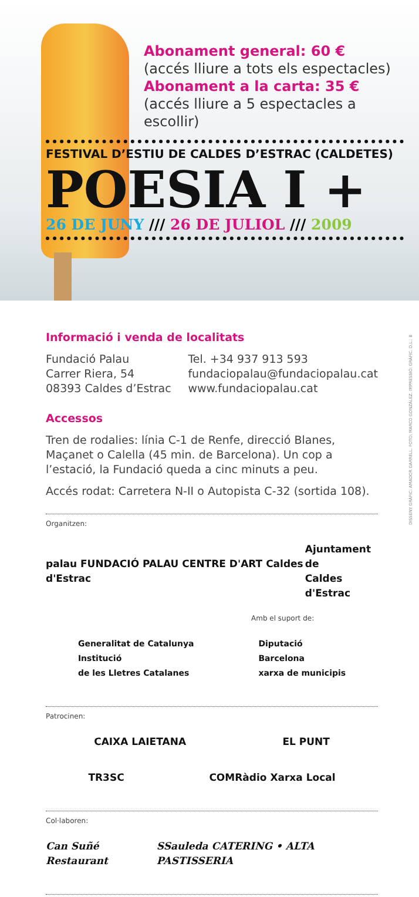Abonament general: 60 €
(accés lliure a tots els espectacles)
Abonament a la carta: 35 €
(accés lliure a 5 espectacles a escollir)
FESTIVAL D’ESTIU DE CALDES D’ESTRAC (CALDETES)
POESIA I +
26 DE JUNY /// 26 DE JULIOL /// 2009
Informació i venda de localitats
Fundació Palau
Carrer Riera, 54
08393 Caldes d’Estrac
Tel. +34 937 913 593
fundaciopalau@fundaciopalau.cat
www.fundaciopalau.cat
Accessos
Tren de rodalies: línia C-1 de Renfe, direcció Blanes, Maçanet o Calella (45 min. de Barcelona). Un cop a l’estació, la Fundació queda a cinc minuts a peu.
Accés rodat: Carretera N-II o Autopista C-32 (sortida 108).
Organitzen:
palau FUNDACIÓ PALAU CENTRE D'ART Caldes d'Estrac Ajuntament de
Caldes d'Estrac
Amb el suport de:
Generalitat de Catalunya
Institució
de les Lletres Catalanes Diputació
Barcelona
xarxa de municipis
Patrocinen:
CAIXA LAIETANA EL PUNT
TR3SC COMRàdio Xarxa Local
Col·laboren:
Can Suñé Restaurant SSauleda CATERING • ALTA PASTISSERIA
DISSENY GRÀFIC: AMADOR GARRELL. FOTO: MARCO GONZÁLEZ. IMPRESSIÓ: GRÀFIC. D.L.: B